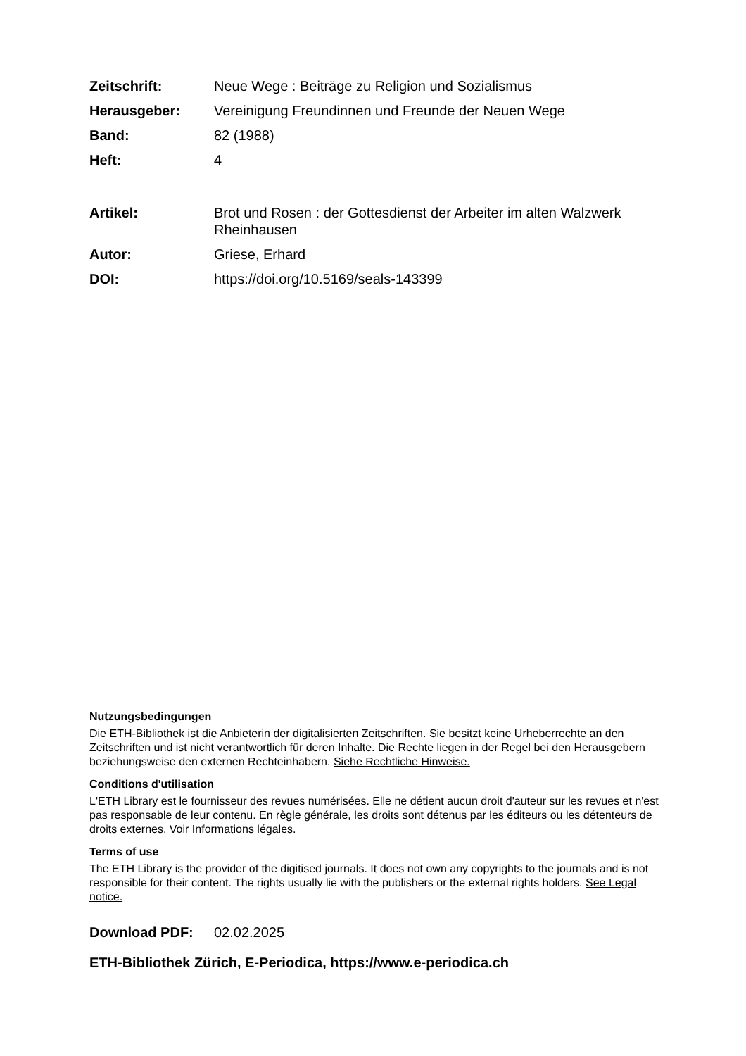Zeitschrift: Neue Wege : Beiträge zu Religion und Sozialismus
Herausgeber: Vereinigung Freundinnen und Freunde der Neuen Wege
Band: 82 (1988)
Heft: 4
Artikel: Brot und Rosen : der Gottesdienst der Arbeiter im alten Walzwerk Rheinhausen
Autor: Griese, Erhard
DOI: https://doi.org/10.5169/seals-143399
Nutzungsbedingungen
Die ETH-Bibliothek ist die Anbieterin der digitalisierten Zeitschriften. Sie besitzt keine Urheberrechte an den Zeitschriften und ist nicht verantwortlich für deren Inhalte. Die Rechte liegen in der Regel bei den Herausgebern beziehungsweise den externen Rechteinhabern. Siehe Rechtliche Hinweise.
Conditions d'utilisation
L'ETH Library est le fournisseur des revues numérisées. Elle ne détient aucun droit d'auteur sur les revues et n'est pas responsable de leur contenu. En règle générale, les droits sont détenus par les éditeurs ou les détenteurs de droits externes. Voir Informations légales.
Terms of use
The ETH Library is the provider of the digitised journals. It does not own any copyrights to the journals and is not responsible for their content. The rights usually lie with the publishers or the external rights holders. See Legal notice.
Download PDF: 02.02.2025
ETH-Bibliothek Zürich, E-Periodica, https://www.e-periodica.ch